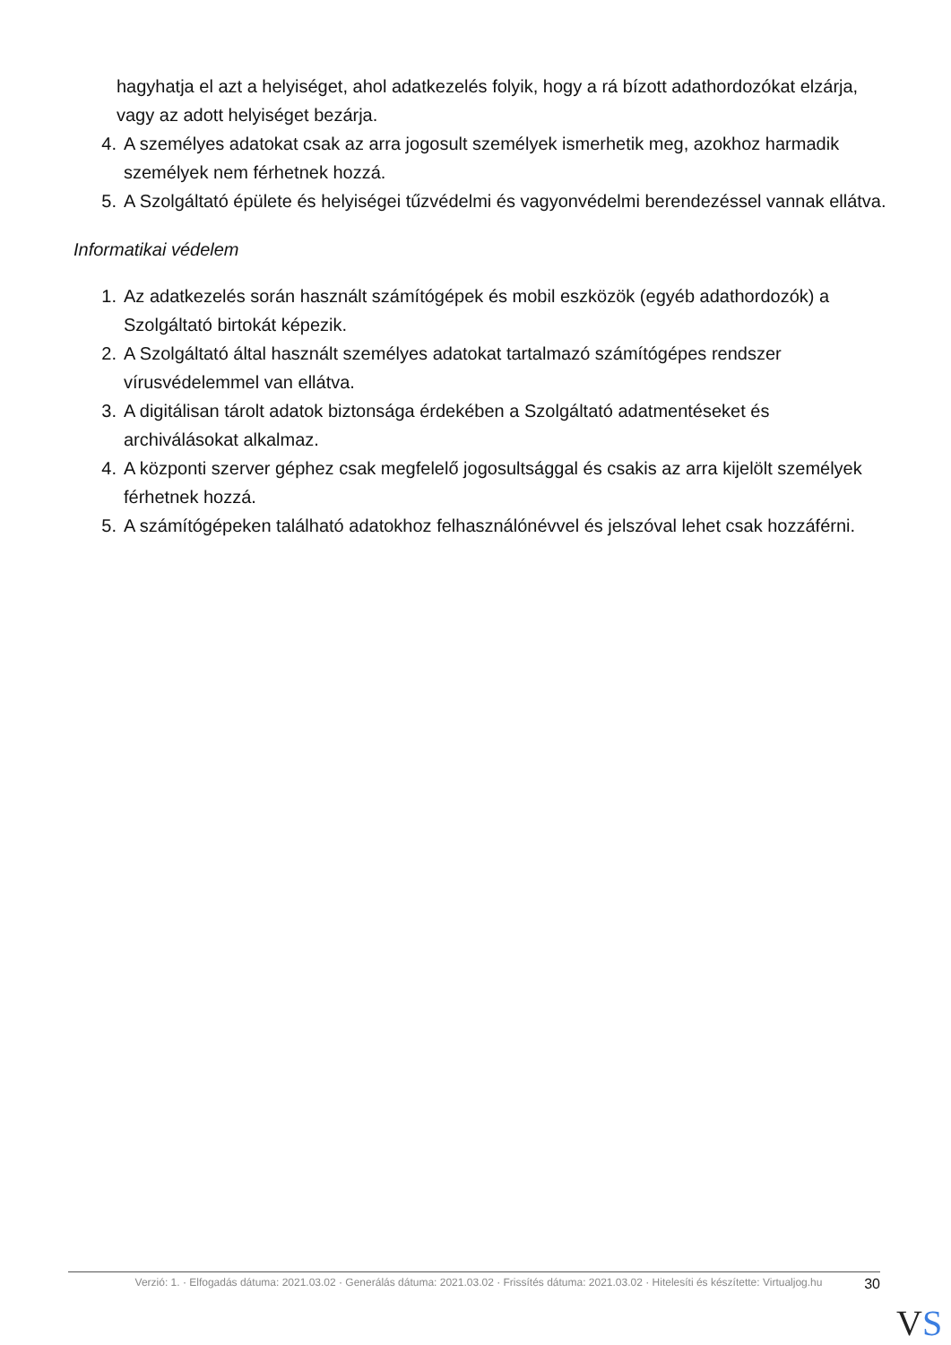hagyhatja el azt a helyiséget, ahol adatkezelés folyik, hogy a rá bízott adathordozókat elzárja, vagy az adott helyiséget bezárja.
4. A személyes adatokat csak az arra jogosult személyek ismerhetik meg, azokhoz harmadik személyek nem férhetnek hozzá.
5. A Szolgáltató épülete és helyiségei tűzvédelmi és vagyonvédelmi berendezéssel vannak ellátva.
Informatikai védelem
1. Az adatkezelés során használt számítógépek és mobil eszközök (egyéb adathordozók) a Szolgáltató birtokát képezik.
2. A Szolgáltató által használt személyes adatokat tartalmazó számítógépes rendszer vírusvédelemmel van ellátva.
3. A digitálisan tárolt adatok biztonsága érdekében a Szolgáltató adatmentéseket és archiválásokat alkalmaz.
4. A központi szerver géphez csak megfelelő jogosultsággal és csakis az arra kijelölt személyek férhetnek hozzá.
5. A számítógépeken található adatokhoz felhasználónévvel és jelszóval lehet csak hozzáférni.
Verzió: 1. · Elfogadás dátuma: 2021.03.02 · Generálás dátuma: 2021.03.02 · Frissítés dátuma: 2021.03.02 · Hitelesíti és készítette: Virtualjog.hu
30
VS